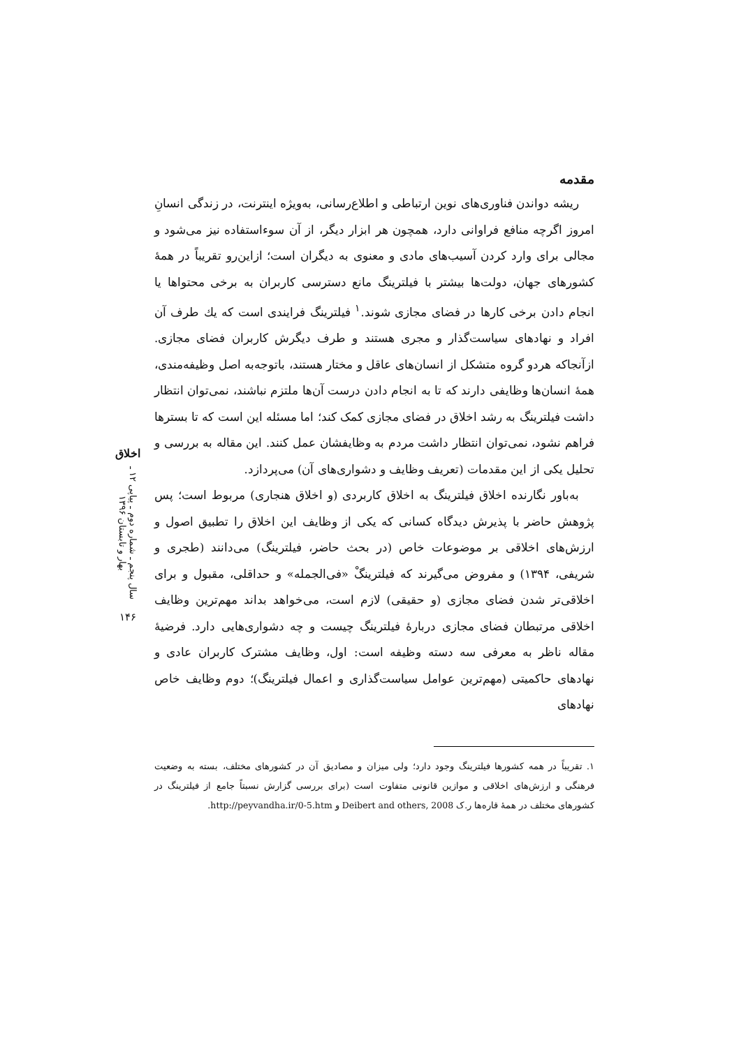مقدمه
ریشه دواندن فناوری‌های نوین ارتباطی و اطلاع‌رسانی، به‌ویژه اینترنت، در زندگی انسانِ امروز اگرچه منافع فراوانی دارد، همچون هر ابزار دیگر، از آن سوءاستفاده نیز می‌شود و مجالی برای وارد کردن آسیب‌های مادی و معنوی به دیگران است؛ ازاین‌رو تقریباً در همهٔ کشورهای جهان، دولت‌ها بیشتر با فیلترینگ مانع دسترسی کاربران به برخی محتواها یا انجام دادن برخی کارها در فضای مجازی شوند.<sup>۱</sup> فیلترینگ فرایندی است که یك طرف آن افراد و نهادهای سیاست‌گذار و مجری هستند و طرف دیگرش کاربران فضای مجازی. ازآنجاکه هردو گروه متشکل از انسان‌های عاقل و مختار هستند، باتوجه‌به اصل وظیفه‌مندی، همهٔ انسان‌ها وظایفی دارند که تا به انجام دادن درست آن‌ها ملتزم نباشند، نمی‌توان انتظار داشت فیلترینگ به رشد اخلاق در فضای مجازی کمک کند؛ اما مسئله این است که تا بسترها فراهم نشود، نمی‌توان انتظار داشت مردم به وظایفشان عمل کنند. این مقاله به بررسی و تحلیل یکی از این مقدمات (تعریف وظایف و دشواری‌های آن) می‌پردازد.
به‌باور نگارنده اخلاق فیلترینگ به اخلاق کاربردی (و اخلاق هنجاری) مربوط است؛ پس پژوهش حاضر با پذیرش دیدگاه کسانی که یکی از وظایف این اخلاق را تطبیق اصول و ارزش‌های اخلاقی بر موضوعات خاص (در بحث حاضر، فیلترینگ) می‌دانند (طجری و شریفی، ۱۳۹۴) و مفروض می‌گیرند که فیلترینگْ «فی‌الجمله» و حداقلی، مقبول و برای اخلاقی‌تر شدن فضای مجازی (و حقیقی) لازم است، می‌خواهد بداند مهم‌ترین وظایف اخلاقی مرتبطان فضای مجازی دربارهٔ فیلترینگ چیست و چه دشواری‌هایی دارد. فرضیهٔ مقاله ناظر به معرفی سه دسته وظیفه است: اول، وظایف مشترک کاربران عادی و نهادهای حاکمیتی (مهم‌ترین عوامل سیاست‌گذاری و اعمال فیلترینگ)؛ دوم وظایف خاص نهادهای
۱. تقریباً در همه کشورها فیلترینگ وجود دارد؛ ولی میزان و مصادیق آن در کشورهای مختلف، بسته به وضعیت فرهنگی و ارزش‌های اخلاقی و موازین قانونی متفاوت است (برای بررسی گزارش نسبتاً جامع از فیلترینگ در کشورهای مختلف در همهٔ قاره‌ها ر.ک Deibert and others, 2008 و http://peyvandha.ir/0-5.htm.
اخلاق
سال پنجم ـ شماره دوم ـ پیاپی ۱۲ ـ بهار و تابستان ۱۳۹۶
۱۴۶